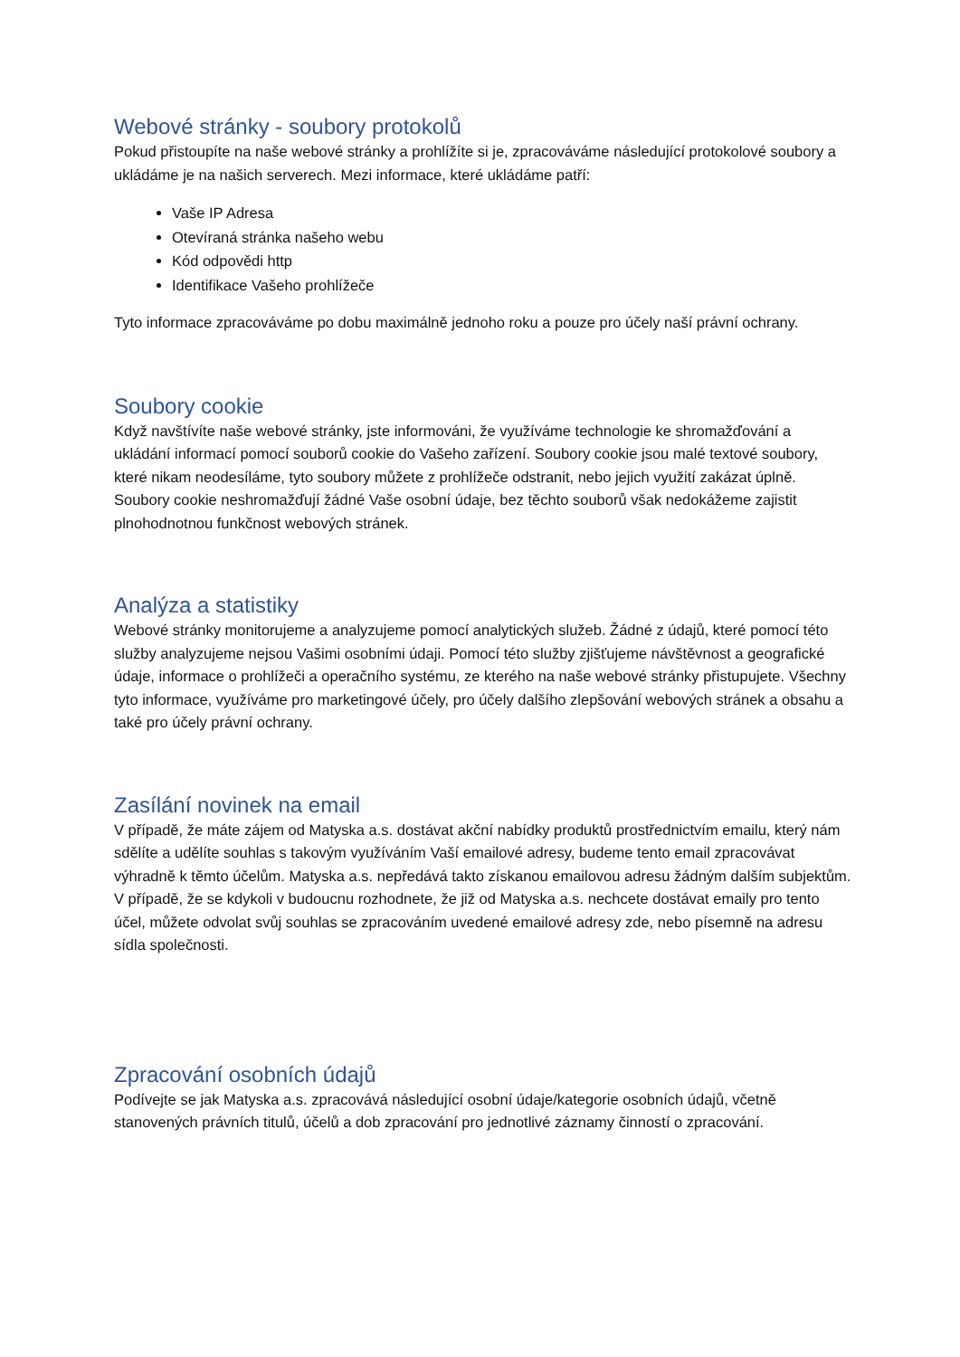Webové stránky - soubory protokolů
Pokud přistoupíte na naše webové stránky a prohlížíte si je, zpracováváme následující protokolové soubory a ukládáme je na našich serverech. Mezi informace, které ukládáme patří:
Vaše IP Adresa
Otevíraná stránka našeho webu
Kód odpovědi http
Identifikace Vašeho prohlížeče
Tyto informace zpracováváme po dobu maximálně jednoho roku a pouze pro účely naší právní ochrany.
Soubory cookie
Když navštívíte naše webové stránky, jste informováni, že využíváme technologie ke shromažďování a ukládání informací pomocí souborů cookie do Vašeho zařízení. Soubory cookie jsou malé textové soubory, které nikam neodesíláme, tyto soubory můžete z prohlížeče odstranit, nebo jejich využití zakázat úplně. Soubory cookie neshromažďují žádné Vaše osobní údaje, bez těchto souborů však nedokážeme zajistit plnohodnotnou funkčnost webových stránek.
Analýza a statistiky
Webové stránky monitorujeme a analyzujeme pomocí analytických služeb. Žádné z údajů, které pomocí této služby analyzujeme nejsou Vašimi osobními údaji. Pomocí této služby zjišťujeme návštěvnost a geografické údaje, informace o prohlížeči a operačního systému, ze kterého na naše webové stránky přistupujete. Všechny tyto informace, využíváme pro marketingové účely, pro účely dalšího zlepšování webových stránek a obsahu a také pro účely právní ochrany.
Zasílání novinek na email
V případě, že máte zájem od Matyska a.s. dostávat akční nabídky produktů prostřednictvím emailu, který nám sdělíte a udělíte souhlas s takovým využíváním Vaší emailové adresy, budeme tento email zpracovávat výhradně k těmto účelům. Matyska a.s. nepředává takto získanou emailovou adresu žádným dalším subjektům. V případě, že se kdykoli v budoucnu rozhodnete, že již od Matyska a.s. nechcete dostávat emaily pro tento účel, můžete odvolat svůj souhlas se zpracováním uvedené emailové adresy zde, nebo písemně na adresu sídla společnosti.
Zpracování osobních údajů
Podívejte se jak Matyska a.s. zpracovává následující osobní údaje/kategorie osobních údajů, včetně stanovených právních titulů, účelů a dob zpracování pro jednotlivé záznamy činností o zpracování.